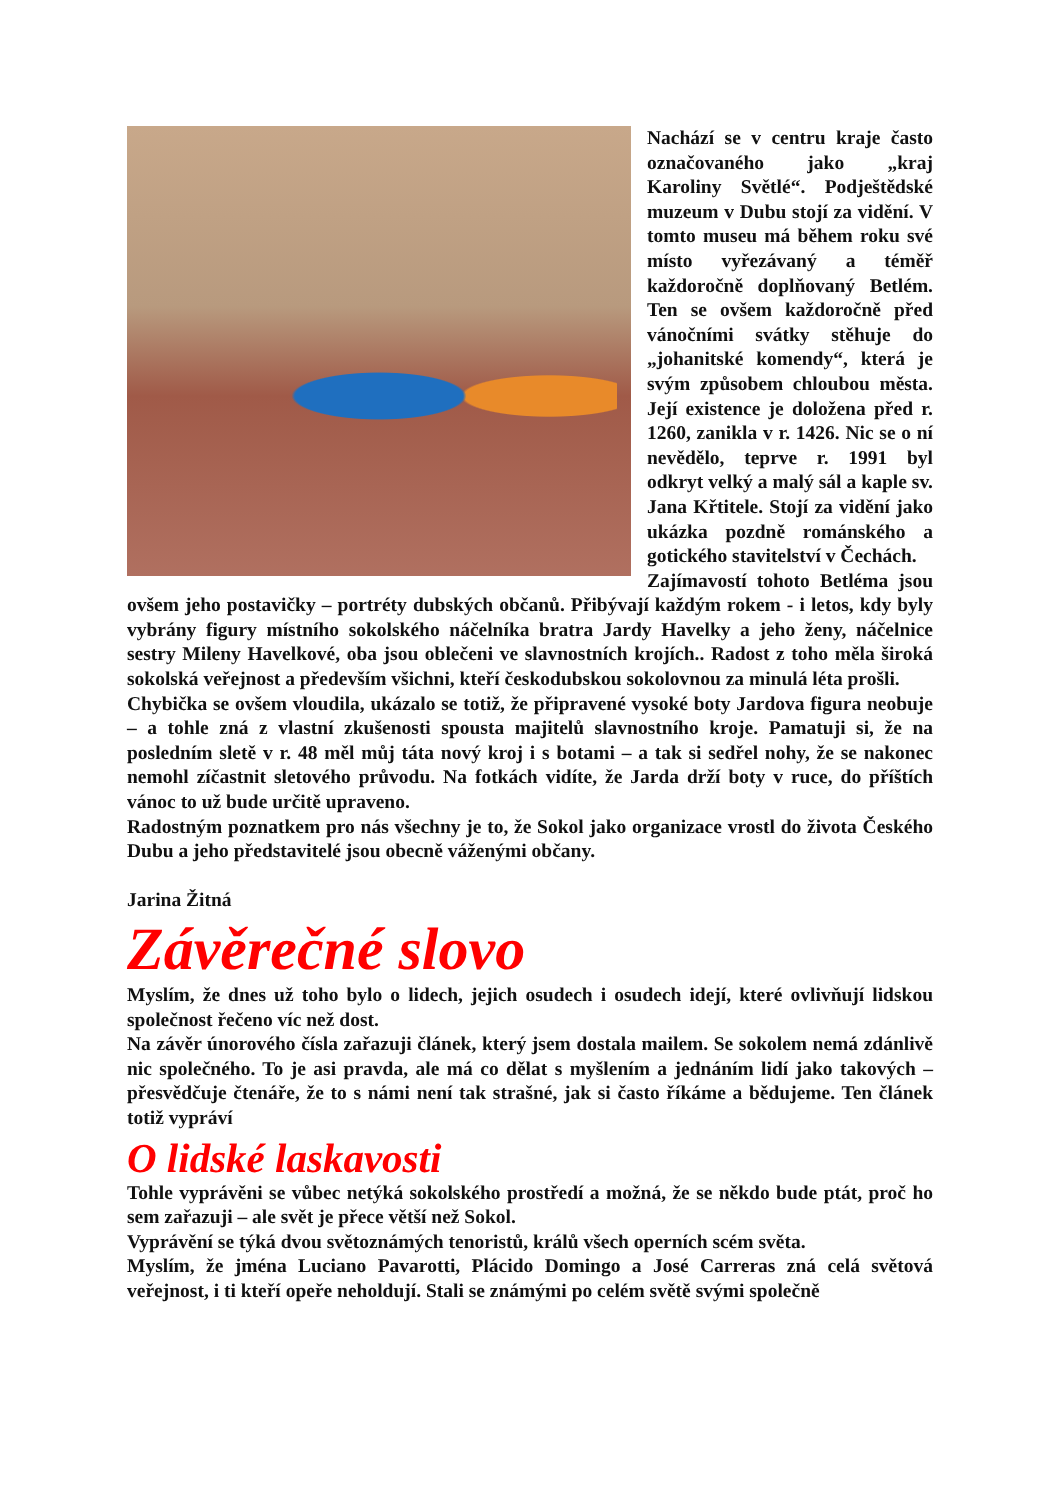Nachází se v centru kraje často označovaného jako „kraj Karoliny Světlé“. Podještědské muzeum v Dubu stojí za vidění. V tomto museu má během roku své místo vyřezávaný a téměř každoročně doplňovaný Betlém. Ten se ovšem každoročně před vánočními svátky stěhuje do „johanitské komendy“, která je svým způsobem chloubou města. Její existence je doložena před r. 1260, zanikla v r. 1426. Nic se o ní nevědělo, teprve r. 1991 byl odkryt velký a malý sál a kaple sv. Jana Křtitele. Stojí za vidění jako ukázka pozdně románského a gotického stavitelství v Čechách.
Zajímavostí tohoto Betléma jsou ovšem jeho postavičky – portréty dubských občanů. Přibývají každým rokem - i letos, kdy byly vybrány figury místního sokolského náčelníka bratra Jardy Havelky a jeho ženy, náčelnice sestry Mileny Havelkové, oba jsou oblečeni ve slavnostních krojích.. Radost z toho měla široká sokolská veřejnost a především všichni, kteří českodubskou sokolovnou za minulá léta prošli.
Chybička se ovšem vloudila, ukázalo se totiž, že připravené vysoké boty Jardova figura neobuje – a tohle zná z vlastní zkušenosti spousta majitelů slavnostního kroje. Pamatuji si, že na posledním sletě v r. 48 měl můj táta nový kroj i s botami – a tak si sedřel nohy, že se nakonec nemohl zíčastnit sletového průvodu. Na fotkách vidíte, že Jarda drží boty v ruce, do příštích vánoc to už bude určitě upraveno.
Radostným poznatkem pro nás všechny je to, že Sokol jako organizace vrostl do života Českého Dubu a jeho představitelé jsou obecně váženými občany.
Jarina Žitná
Závěrečné slovo
Myslím, že dnes už toho bylo o lidech, jejich osudech i osudech idejí, které ovlivňují lidskou společnost řečeno víc než dost.
Na závěr únorového čísla zařazuji článek, který jsem dostala mailem. Se sokolem nemá zdánlivě nic společného. To je asi pravda, ale má co dělat s myšlením a jednáním lidí jako takových – přesvědčuje čtenáře, že to s námi není tak strašné, jak si často říkáme a bědujeme. Ten článek totiž vypráví
O lidské laskavosti
Tohle vyprávěni se vůbec netýká sokolského prostředí a možná, že se někdo bude ptát, proč ho sem zařazuji – ale svět je přece větší než Sokol.
Vyprávění se týká dvou světoznámých tenoristů, králů všech operních scém světa.
Myslím, že jména Luciano Pavarotti, Plácido Domingo a José Carreras zná celá světová veřejnost, i ti kteří opeře neholdují. Stali se známými po celém světě svými společně